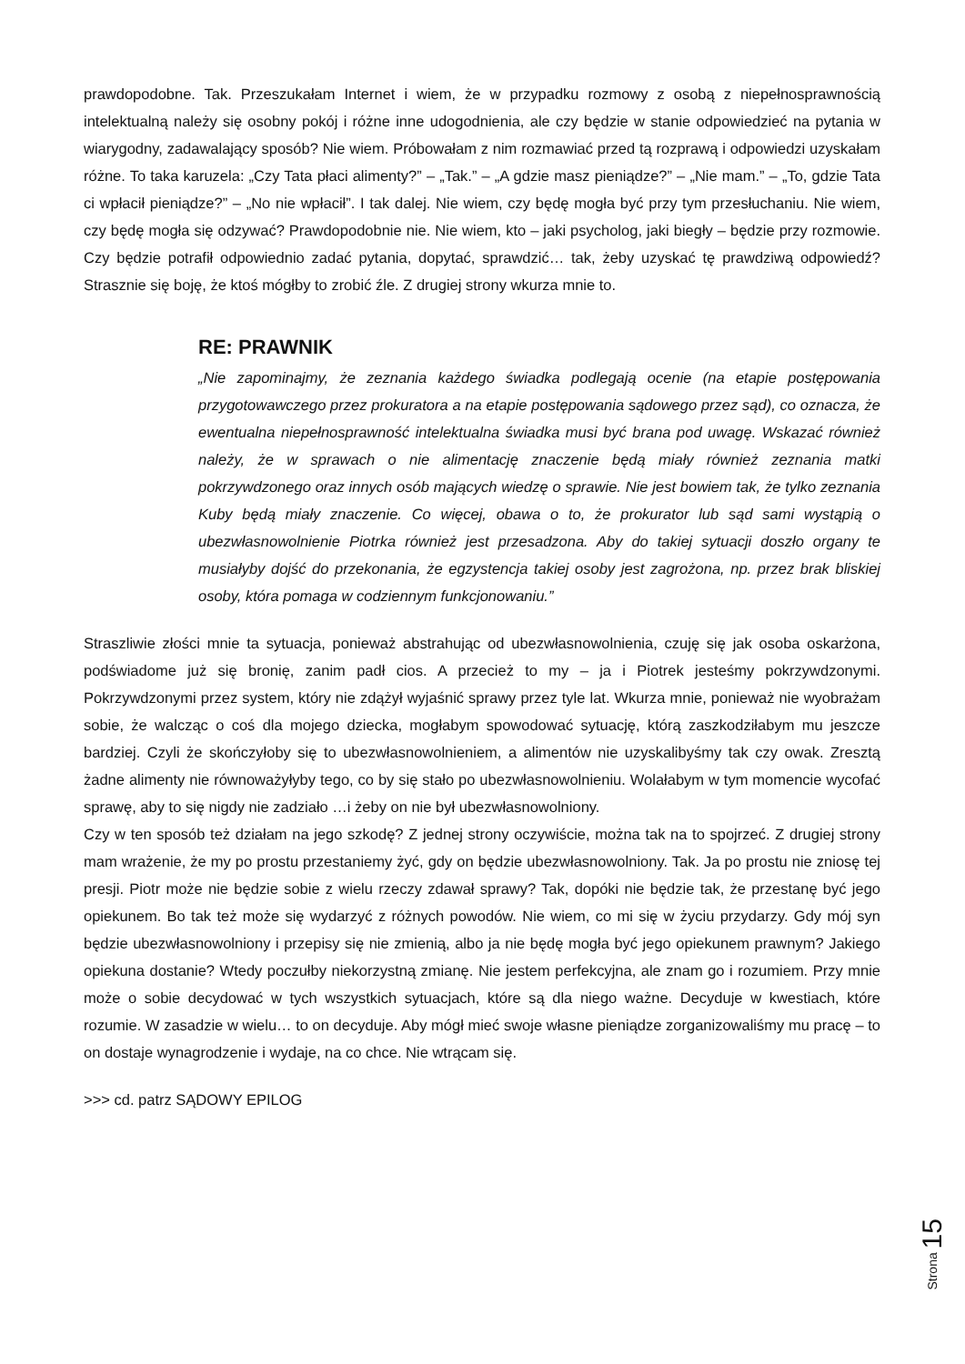prawdopodobne. Tak. Przeszukałam Internet i wiem, że w przypadku rozmowy z osobą z niepełnosprawnością intelektualną należy się osobny pokój i różne inne udogodnienia, ale czy będzie w stanie odpowiedzieć na pytania w wiarygodny, zadawalający sposób? Nie wiem. Próbowałam z nim rozmawiać przed tą rozprawą i odpowiedzi uzyskałam różne. To taka karuzela: „Czy Tata płaci alimenty?” – „Tak.” – „A gdzie masz pieniądze?” – „Nie mam.” – „To, gdzie Tata ci wpłacił pieniądze?” – „No nie wpłacił”. I tak dalej. Nie wiem, czy będę mogła być przy tym przesłuchaniu. Nie wiem, czy będę mogła się odzywać? Prawdopodobnie nie. Nie wiem, kto – jaki psycholog, jaki biegły – będzie przy rozmowie. Czy będzie potrafił odpowiednio zadać pytania, dopytać, sprawdzić… tak, żeby uzyskać tę prawdziwą odpowiedź? Strasznie się boję, że ktoś mógłby to zrobić źle. Z drugiej strony wkurza mnie to.
RE: PRAWNIK
„Nie zapominajmy, że zeznania każdego świadka podlegają ocenie (na etapie postępowania przygotowawczego przez prokuratora a na etapie postępowania sądowego przez sąd), co oznacza, że ewentualna niepełnosprawność intelektualna świadka musi być brana pod uwagę. Wskazać również należy, że w sprawach o nie alimentację znaczenie będą miały również zeznania matki pokrzywdzonego oraz innych osób mających wiedzę o sprawie. Nie jest bowiem tak, że tylko zeznania Kuby będą miały znaczenie. Co więcej, obawa o to, że prokurator lub sąd sami wystąpią o ubezwłasnowolnienie Piotrka również jest przesadzona. Aby do takiej sytuacji doszło organy te musiałyby dojść do przekonania, że egzystencja takiej osoby jest zagrożona, np. przez brak bliskiej osoby, która pomaga w codziennym funkcjonowaniu.”
Straszliwie złości mnie ta sytuacja, ponieważ abstrahując od ubezwłasnowolnienia, czuję się jak osoba oskarżona, podświadome już się bronię, zanim padł cios. A przecież to my – ja i Piotrek jesteśmy pokrzywdzonymi. Pokrzywdzonymi przez system, który nie zdążył wyjaśnić sprawy przez tyle lat. Wkurza mnie, ponieważ nie wyobrażam sobie, że walcząc o coś dla mojego dziecka, mogłabym spowodować sytuację, którą zaszkodziłabym mu jeszcze bardziej. Czyli że skończyłoby się to ubezwłasnowolnieniem, a alimentów nie uzyskalibyśmy tak czy owak. Zresztą żadne alimenty nie równoważyłyby tego, co by się stało po ubezwłasnowolnieniu. Wolałabym w tym momencie wycofać sprawę, aby to się nigdy nie zadziało …i żeby on nie był ubezwłasnowolniony.
Czy w ten sposób też działam na jego szkodę? Z jednej strony oczywiście, można tak na to spojrzeć. Z drugiej strony mam wrażenie, że my po prostu przestaniemy żyć, gdy on będzie ubezwłasnowolniony. Tak. Ja po prostu nie zniosę tej presji. Piotr może nie będzie sobie z wielu rzeczy zdawał sprawy? Tak, dopóki nie będzie tak, że przestanę być jego opiekunem. Bo tak też może się wydarzyć z różnych powodów. Nie wiem, co mi się w życiu przydarzy. Gdy mój syn będzie ubezwłasnowolniony i przepisy się nie zmienią, albo ja nie będę mogła być jego opiekunem prawnym? Jakiego opiekuna dostanie? Wtedy poczułby niekorzystną zmianę. Nie jestem perfekcyjna, ale znam go i rozumiem. Przy mnie może o sobie decydować w tych wszystkich sytuacjach, które są dla niego ważne. Decyduje w kwestiach, które rozumie. W zasadzie w wielu… to on decyduje. Aby mógł mieć swoje własne pieniądze zorganizowaliśmy mu pracę – to on dostaje wynagrodzenie i wydaje, na co chce. Nie wtrącam się.
>>> cd. patrz SĄDOWY EPILOG
Strona 15